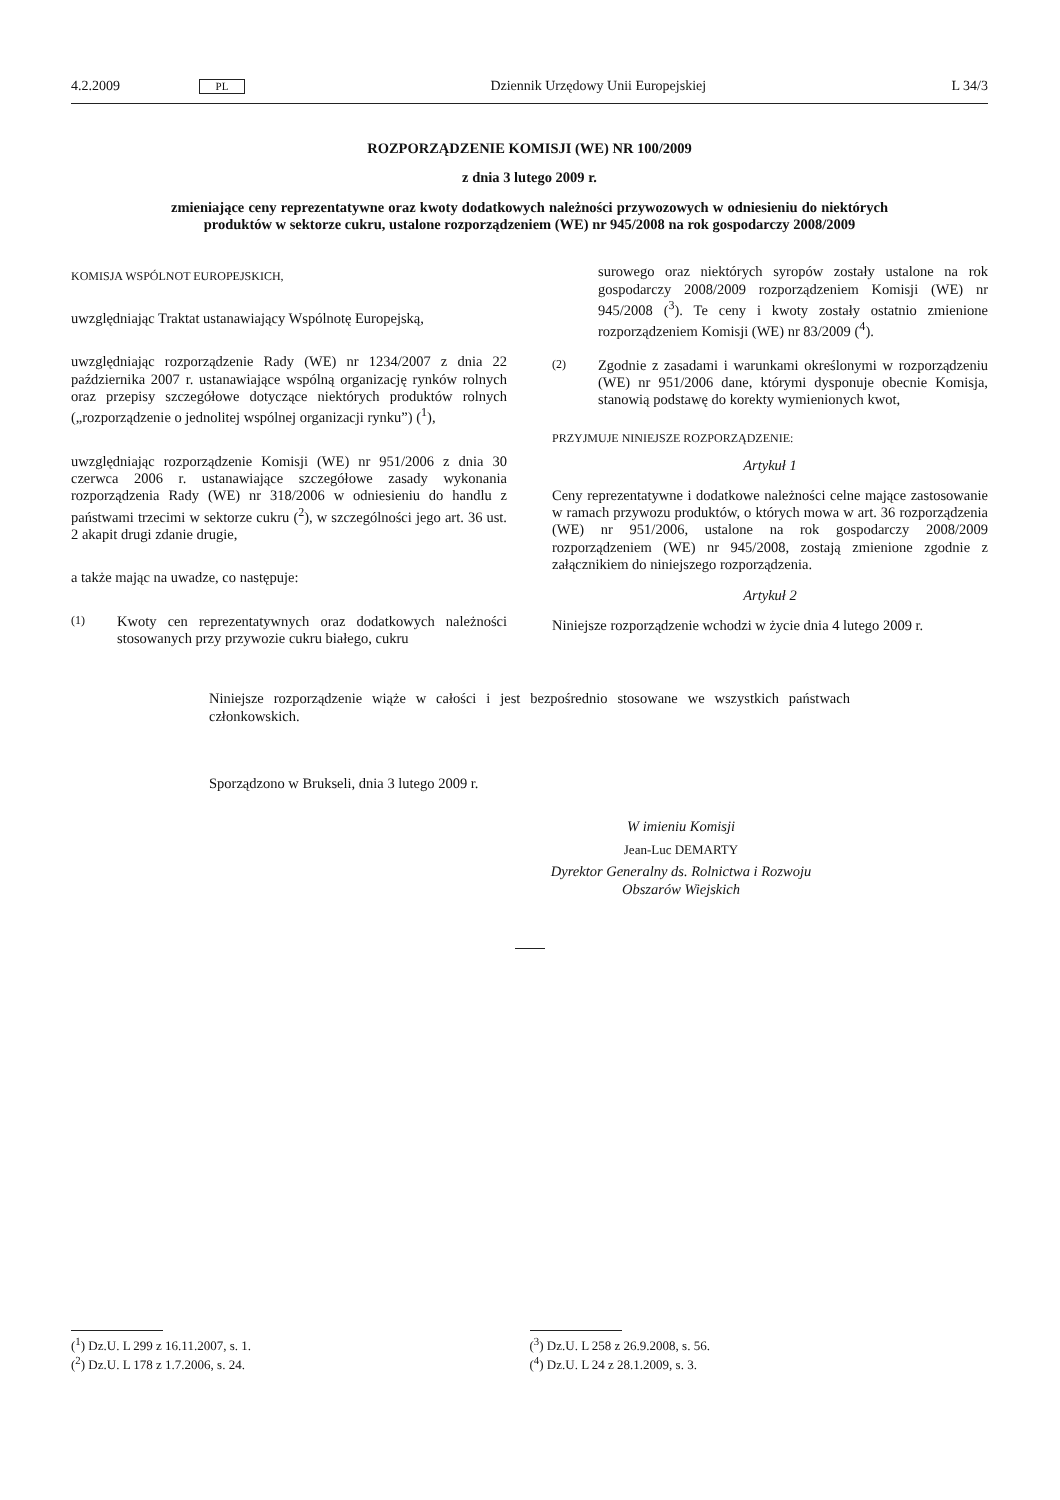4.2.2009 PL Dziennik Urzędowy Unii Europejskiej L 34/3
ROZPORZĄDZENIE KOMISJI (WE) NR 100/2009
z dnia 3 lutego 2009 r.
zmieniające ceny reprezentatywne oraz kwoty dodatkowych należności przywozowych w odniesieniu do niektórych produktów w sektorze cukru, ustalone rozporządzeniem (WE) nr 945/2008 na rok gospodarczy 2008/2009
KOMISJA WSPÓLNOT EUROPEJSKICH,
uwzględniając Traktat ustanawiający Wspólnotę Europejską,
uwzględniając rozporządzenie Rady (WE) nr 1234/2007 z dnia 22 października 2007 r. ustanawiające wspólną organizację rynków rolnych oraz przepisy szczegółowe dotyczące niektórych produktów rolnych („rozporządzenie o jednolitej wspólnej organizacji rynku”) (<sup>1</sup>),
uwzględniając rozporządzenie Komisji (WE) nr 951/2006 z dnia 30 czerwca 2006 r. ustanawiające szczegółowe zasady wykonania rozporządzenia Rady (WE) nr 318/2006 w odniesieniu do handlu z państwami trzecimi w sektorze cukru (<sup>2</sup>), w szczególności jego art. 36 ust. 2 akapit drugi zdanie drugie,
a także mając na uwadze, co następuje:
(1) Kwoty cen reprezentatywnych oraz dodatkowych należności stosowanych przy przywozie cukru białego, cukru
surowego oraz niektórych syropów zostały ustalone na rok gospodarczy 2008/2009 rozporządzeniem Komisji (WE) nr 945/2008 (<sup>3</sup>). Te ceny i kwoty zostały ostatnio zmienione rozporządzeniem Komisji (WE) nr 83/2009 (<sup>4</sup>).
(2) Zgodnie z zasadami i warunkami określonymi w rozporządzeniu (WE) nr 951/2006 dane, którymi dysponuje obecnie Komisja, stanowią podstawę do korekty wymienionych kwot,
PRZYJMUJE NINIEJSZE ROZPORZĄDZENIE:
Artykuł 1
Ceny reprezentatywne i dodatkowe należności celne mające zastosowanie w ramach przywozu produktów, o których mowa w art. 36 rozporządzenia (WE) nr 951/2006, ustalone na rok gospodarczy 2008/2009 rozporządzeniem (WE) nr 945/2008, zostają zmienione zgodnie z załącznikiem do niniejszego rozporządzenia.
Artykuł 2
Niniejsze rozporządzenie wchodzi w życie dnia 4 lutego 2009 r.
Niniejsze rozporządzenie wiąże w całości i jest bezpośrednio stosowane we wszystkich państwach członkowskich.
Sporządzono w Brukseli, dnia 3 lutego 2009 r.
W imieniu Komisji
Jean-Luc DEMARTY
Dyrektor Generalny ds. Rolnictwa i Rozwoju
Obszarów Wiejskich
(<sup>1</sup>) Dz.U. L 299 z 16.11.2007, s. 1.
(<sup>2</sup>) Dz.U. L 178 z 1.7.2006, s. 24.
(<sup>3</sup>) Dz.U. L 258 z 26.9.2008, s. 56.
(<sup>4</sup>) Dz.U. L 24 z 28.1.2009, s. 3.